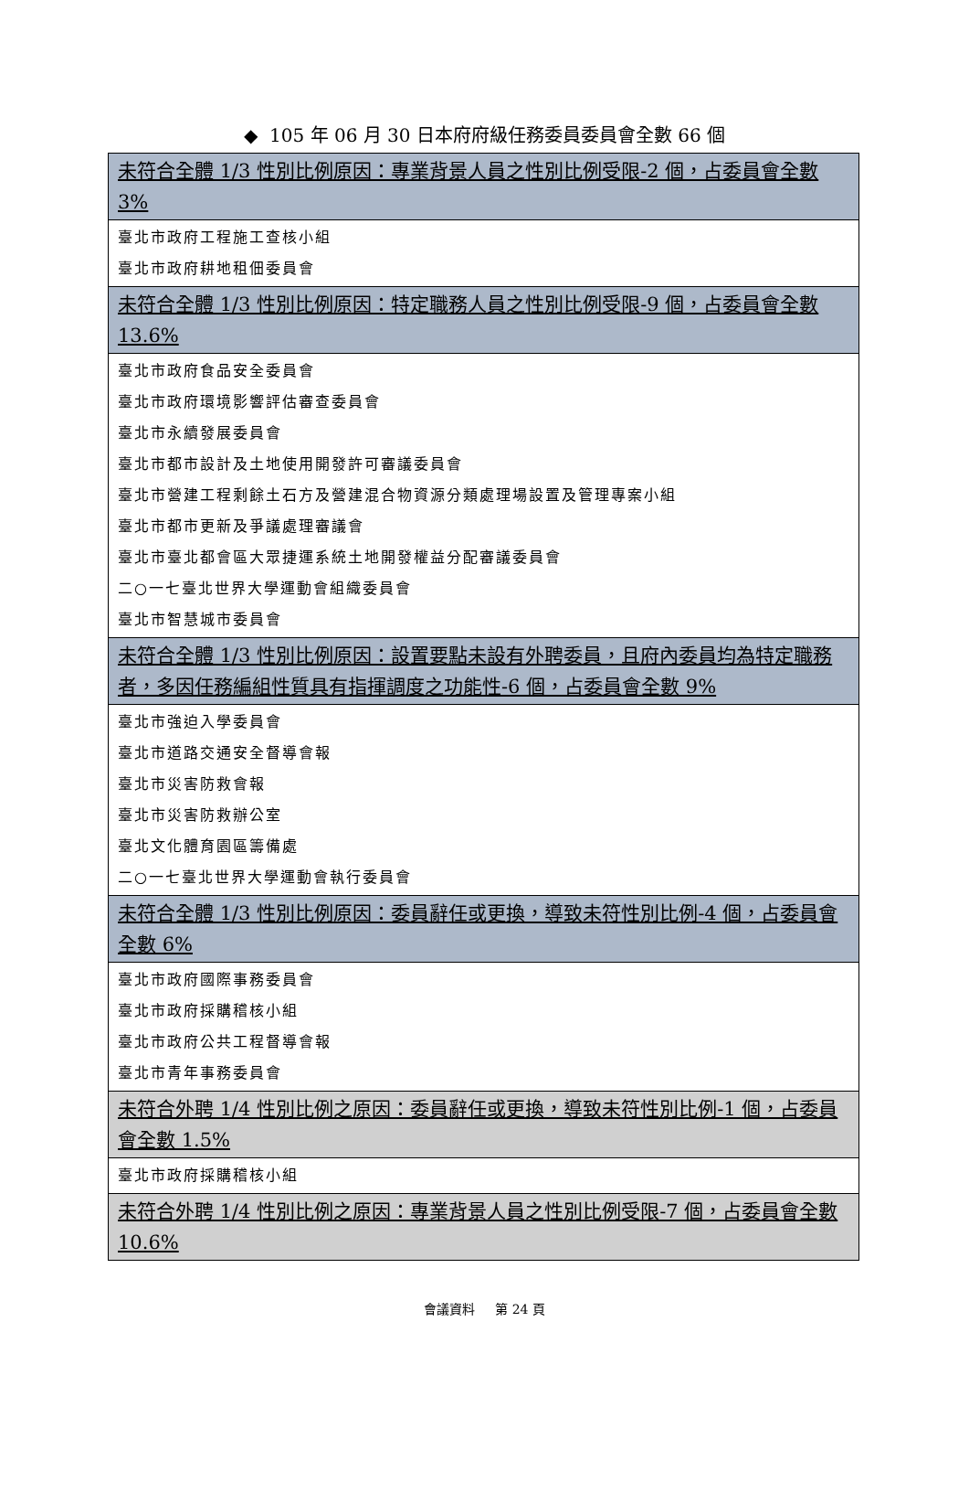◆ 105 年 06 月 30 日本府府級任務委員委員會全數 66 個
| 未符合全體 1/3 性別比例原因：專業背景人員之性別比例受限-2 個，占委員會全數 3% |
| 臺北市政府工程施工查核小組 臺北市政府耕地租佃委員會 |
| 未符合全體 1/3 性別比例原因：特定職務人員之性別比例受限-9 個，占委員會全數 13.6% |
| 臺北市政府食品安全委員會 臺北市政府環境影響評估審查委員會 臺北市永續發展委員會 臺北市都市設計及土地使用開發許可審議委員會 臺北市營建工程剩餘土石方及營建混合物資源分類處理場設置及管理專案小組 臺北市都市更新及爭議處理審議會 臺北市臺北都會區大眾捷運系統土地開發權益分配審議委員會 二○一七臺北世界大學運動會組織委員會 臺北市智慧城市委員會 |
| 未符合全體 1/3 性別比例原因：設置要點未設有外聘委員，且府內委員均為特定職務者，多因任務編組性質具有指揮調度之功能性-6 個，占委員會全數 9% |
| 臺北市強迫入學委員會 臺北市道路交通安全督導會報 臺北市災害防救會報 臺北市災害防救辦公室 臺北文化體育園區籌備處 二○一七臺北世界大學運動會執行委員會 |
| 未符合全體 1/3 性別比例原因：委員辭任或更換，導致未符性別比例-4 個，占委員會全數 6% |
| 臺北市政府國際事務委員會 臺北市政府採購稽核小組 臺北市政府公共工程督導會報 臺北市青年事務委員會 |
| 未符合外聘 1/4 性別比例之原因：委員辭任或更換，導致未符性別比例-1 個，占委員會全數 1.5% |
| 臺北市政府採購稽核小組 |
| 未符合外聘 1/4 性別比例之原因：專業背景人員之性別比例受限-7 個，占委員會全數 10.6% |
會議資料 第 24 頁